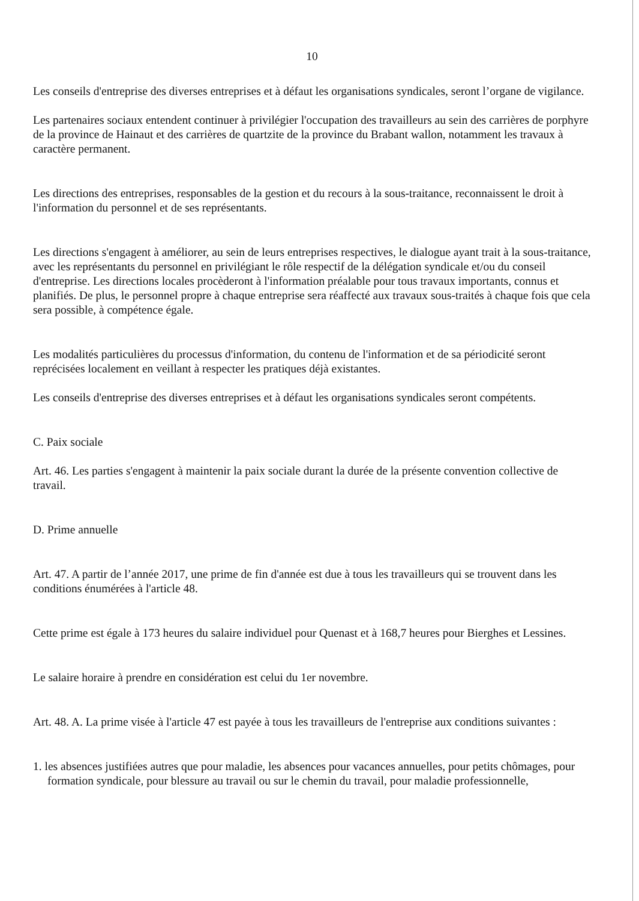10
Les conseils d'entreprise des diverses entreprises et à défaut les organisations syndicales, seront l’organe de vigilance.
Les partenaires sociaux entendent continuer à privilégier l'occupation des travailleurs au sein des carrières de porphyre de la province de Hainaut et des carrières de quartzite de la province du Brabant wallon, notamment les travaux à caractère permanent.
Les directions des entreprises, responsables de la gestion et du recours à la sous-traitance, reconnaissent le droit à l'information du personnel et de ses représentants.
Les directions s'engagent à améliorer, au sein de leurs entreprises respectives, le dialogue ayant trait à la sous-traitance, avec les représentants du personnel en privilégiant le rôle respectif de la délégation syndicale et/ou du conseil d'entreprise. Les directions locales procèderont à l'information préalable pour tous travaux importants, connus et planifiés. De plus, le personnel propre à chaque entreprise sera réaffecté aux travaux sous-traités à chaque fois que cela sera possible, à compétence égale.
Les modalités particulières du processus d'information, du contenu de l'information et de sa périodicité seront reprécisées localement en veillant à respecter les pratiques déjà existantes.
Les conseils d'entreprise des diverses entreprises et à défaut les organisations syndicales seront compétents.
C. Paix sociale
Art. 46. Les parties s'engagent à maintenir la paix sociale durant la durée de la présente convention collective de travail.
D. Prime annuelle
Art. 47. A partir de l’année 2017, une prime de fin d'année est due à tous les travailleurs qui se trouvent dans les conditions énumérées à l'article 48.
Cette prime est égale à 173 heures du salaire individuel pour Quenast et à 168,7 heures pour Bierghes et Lessines.
Le salaire horaire à prendre en considération est celui du 1er novembre.
Art. 48. A. La prime visée à l'article 47 est payée à tous les travailleurs de l'entreprise aux conditions suivantes :
1. les absences justifiées autres que pour maladie, les absences pour vacances annuelles, pour petits chômages, pour formation syndicale, pour blessure au travail ou sur le chemin du travail, pour maladie professionnelle,